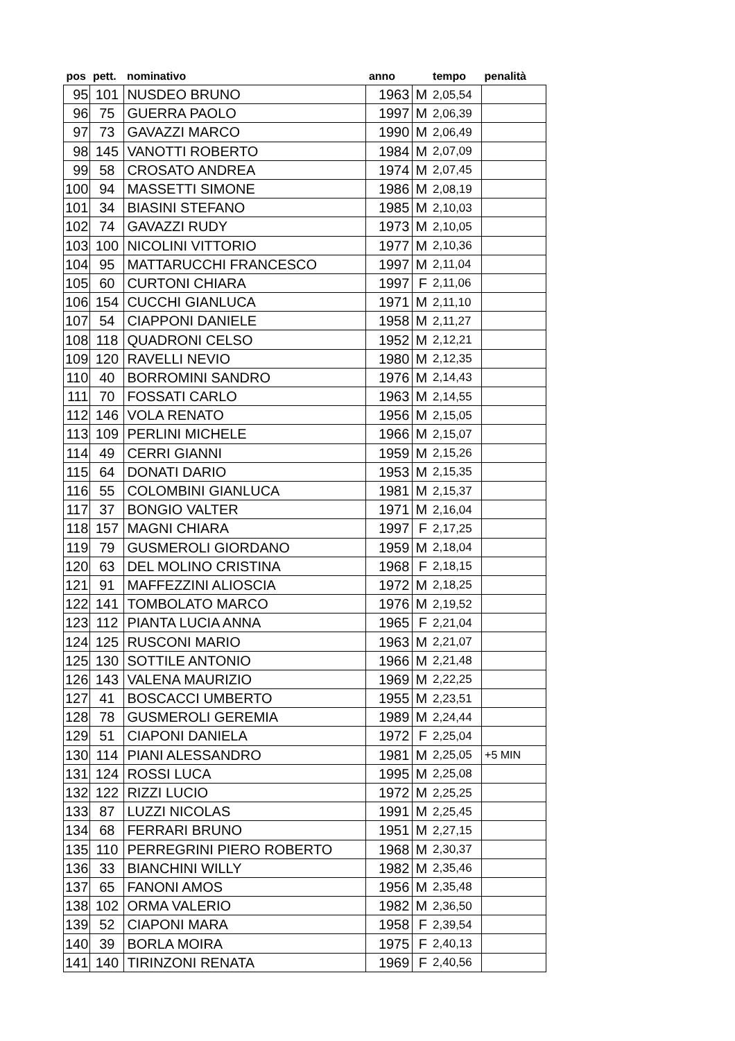| pos | pett. | nominativo | anno | | tempo | penalità |
| --- | --- | --- | --- | --- | --- | --- |
| 95 | 101 | NUSDEO BRUNO | 1963 | M | 2,05,54 | |
| 96 | 75 | GUERRA PAOLO | 1997 | M | 2,06,39 | |
| 97 | 73 | GAVAZZI MARCO | 1990 | M | 2,06,49 | |
| 98 | 145 | VANOTTI ROBERTO | 1984 | M | 2,07,09 | |
| 99 | 58 | CROSATO ANDREA | 1974 | M | 2,07,45 | |
| 100 | 94 | MASSETTI SIMONE | 1986 | M | 2,08,19 | |
| 101 | 34 | BIASINI STEFANO | 1985 | M | 2,10,03 | |
| 102 | 74 | GAVAZZI RUDY | 1973 | M | 2,10,05 | |
| 103 | 100 | NICOLINI VITTORIO | 1977 | M | 2,10,36 | |
| 104 | 95 | MATTARUCCHI FRANCESCO | 1997 | M | 2,11,04 | |
| 105 | 60 | CURTONI CHIARA | 1997 | F | 2,11,06 | |
| 106 | 154 | CUCCHI GIANLUCA | 1971 | M | 2,11,10 | |
| 107 | 54 | CIAPPONI DANIELE | 1958 | M | 2,11,27 | |
| 108 | 118 | QUADRONI CELSO | 1952 | M | 2,12,21 | |
| 109 | 120 | RAVELLI NEVIO | 1980 | M | 2,12,35 | |
| 110 | 40 | BORROMINI SANDRO | 1976 | M | 2,14,43 | |
| 111 | 70 | FOSSATI CARLO | 1963 | M | 2,14,55 | |
| 112 | 146 | VOLA RENATO | 1956 | M | 2,15,05 | |
| 113 | 109 | PERLINI MICHELE | 1966 | M | 2,15,07 | |
| 114 | 49 | CERRI GIANNI | 1959 | M | 2,15,26 | |
| 115 | 64 | DONATI DARIO | 1953 | M | 2,15,35 | |
| 116 | 55 | COLOMBINI GIANLUCA | 1981 | M | 2,15,37 | |
| 117 | 37 | BONGIO VALTER | 1971 | M | 2,16,04 | |
| 118 | 157 | MAGNI CHIARA | 1997 | F | 2,17,25 | |
| 119 | 79 | GUSMEROLI GIORDANO | 1959 | M | 2,18,04 | |
| 120 | 63 | DEL MOLINO CRISTINA | 1968 | F | 2,18,15 | |
| 121 | 91 | MAFFEZZINI ALIOSCIA | 1972 | M | 2,18,25 | |
| 122 | 141 | TOMBOLATO MARCO | 1976 | M | 2,19,52 | |
| 123 | 112 | PIANTA LUCIA ANNA | 1965 | F | 2,21,04 | |
| 124 | 125 | RUSCONI MARIO | 1963 | M | 2,21,07 | |
| 125 | 130 | SOTTILE ANTONIO | 1966 | M | 2,21,48 | |
| 126 | 143 | VALENA MAURIZIO | 1969 | M | 2,22,25 | |
| 127 | 41 | BOSCACCI UMBERTO | 1955 | M | 2,23,51 | |
| 128 | 78 | GUSMEROLI GEREMIA | 1989 | M | 2,24,44 | |
| 129 | 51 | CIAPONI DANIELA | 1972 | F | 2,25,04 | |
| 130 | 114 | PIANI ALESSANDRO | 1981 | M | 2,25,05 | +5 MIN |
| 131 | 124 | ROSSI LUCA | 1995 | M | 2,25,08 | |
| 132 | 122 | RIZZI LUCIO | 1972 | M | 2,25,25 | |
| 133 | 87 | LUZZI NICOLAS | 1991 | M | 2,25,45 | |
| 134 | 68 | FERRARI BRUNO | 1951 | M | 2,27,15 | |
| 135 | 110 | PERREGRINI PIERO ROBERTO | 1968 | M | 2,30,37 | |
| 136 | 33 | BIANCHINI WILLY | 1982 | M | 2,35,46 | |
| 137 | 65 | FANONI AMOS | 1956 | M | 2,35,48 | |
| 138 | 102 | ORMA VALERIO | 1982 | M | 2,36,50 | |
| 139 | 52 | CIAPONI MARA | 1958 | F | 2,39,54 | |
| 140 | 39 | BORLA MOIRA | 1975 | F | 2,40,13 | |
| 141 | 140 | TIRINZONI RENATA | 1969 | F | 2,40,56 | |